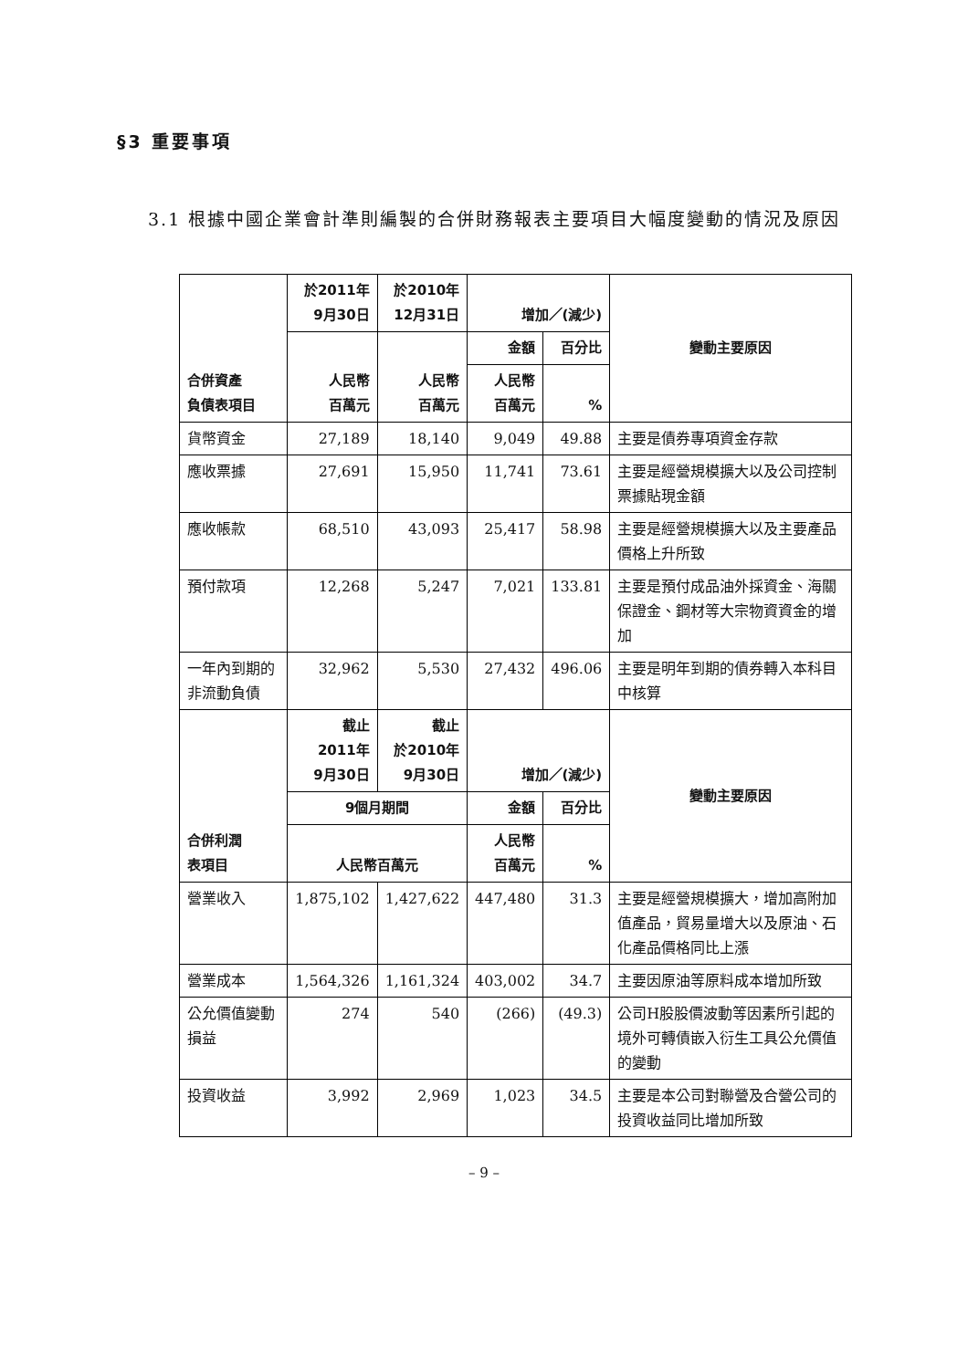§3 重要事項
3.1 根據中國企業會計準則編製的合併財務報表主要項目大幅度變動的情況及原因
| 合併資產 負債表項目 | 於2011年 9月30日 | 於2010年 12月31日 | 增加／(減少) | | 變動主要原因 |
| --- | --- | --- | --- | --- | --- |
| | 人民幣 百萬元 | 人民幣 百萬元 | 金額 | 百分比 | |
| | | | 人民幣 百萬元 | % | |
| 貨幣資金 | 27,189 | 18,140 | 9,049 | 49.88 | 主要是債券專項資金存款 |
| 應收票據 | 27,691 | 15,950 | 11,741 | 73.61 | 主要是經營規模擴大以及公司控制票據貼現金額 |
| 應收帳款 | 68,510 | 43,093 | 25,417 | 58.98 | 主要是經營規模擴大以及主要產品價格上升所致 |
| 預付款項 | 12,268 | 5,247 | 7,021 | 133.81 | 主要是預付成品油外採資金、海關保證金、鋼材等大宗物資資金的增加 |
| 一年內到期的 非流動負債 | 32,962 | 5,530 | 27,432 | 496.06 | 主要是明年到期的債券轉入本科目中核算 |
| 合併利潤 表項目 | 截止 2011年 9月30日 | 截止 於2010年 9月30日 | 增加／(減少) | | 變動主要原因 |
| | 9個月期間 | | 金額 | 百分比 | |
| | 人民幣百萬元 | | 人民幣 百萬元 | % | |
| 營業收入 | 1,875,102 | 1,427,622 | 447,480 | 31.3 | 主要是經營規模擴大，增加高附加值產品，貿易量增大以及原油、石化產品價格同比上漲 |
| 營業成本 | 1,564,326 | 1,161,324 | 403,002 | 34.7 | 主要因原油等原料成本增加所致 |
| 公允價值變動 損益 | 274 | 540 | (266) | (49.3) | 公司H股股價波動等因素所引起的境外可轉債嵌入衍生工具公允價值的變動 |
| 投資收益 | 3,992 | 2,969 | 1,023 | 34.5 | 主要是本公司對聯營及合營公司的投資收益同比增加所致 |
– 9 –